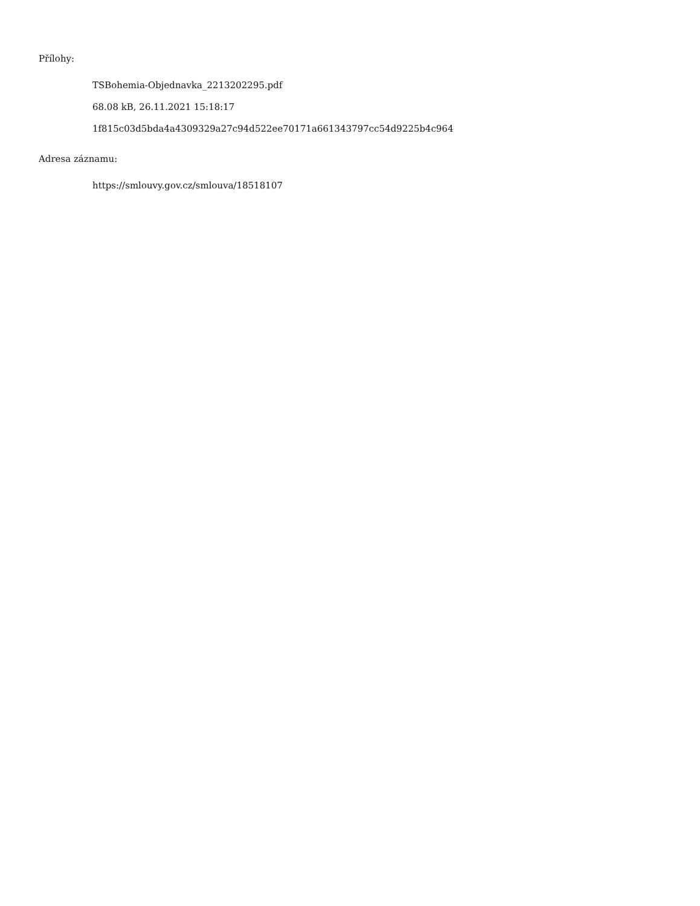Přílohy:
TSBohemia-Objednavka_2213202295.pdf
68.08 kB, 26.11.2021 15:18:17
1f815c03d5bda4a4309329a27c94d522ee70171a661343797cc54d9225b4c964
Adresa záznamu:
https://smlouvy.gov.cz/smlouva/18518107